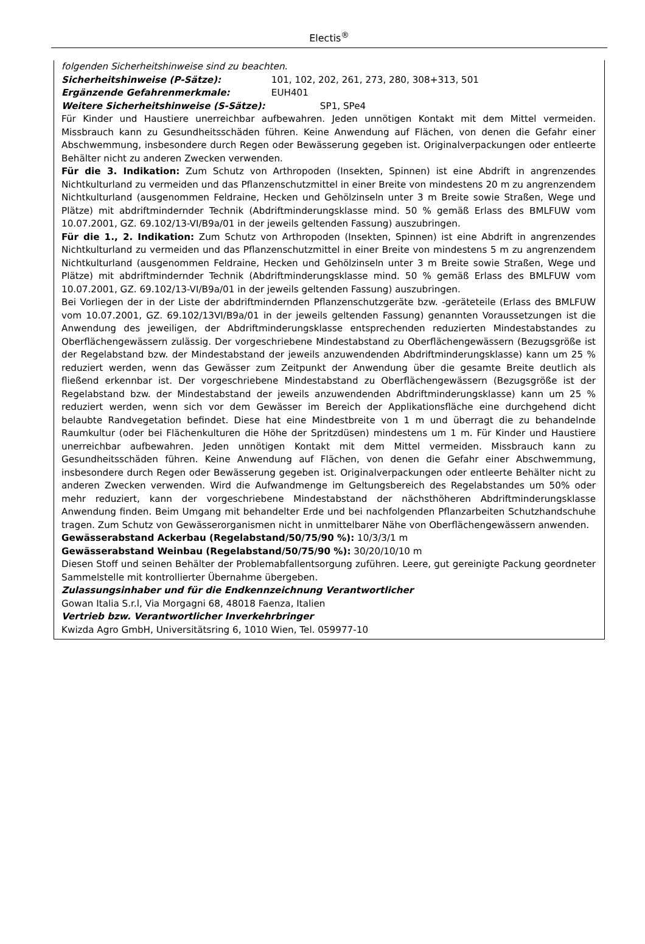Electis<sup>®</sup>
folgenden Sicherheitshinweise sind zu beachten.
Sicherheitshinweise (P-Sätze): 101, 102, 202, 261, 273, 280, 308+313, 501
Ergänzende Gefahrenmerkmale: EUH401
Weitere Sicherheitshinweise (S-Sätze): SP1, SPe4
Für Kinder und Haustiere unerreichbar aufbewahren. Jeden unnötigen Kontakt mit dem Mittel vermeiden. Missbrauch kann zu Gesundheitsschäden führen. Keine Anwendung auf Flächen, von denen die Gefahr einer Abschwemmung, insbesondere durch Regen oder Bewässerung gegeben ist. Originalverpackungen oder entleerte Behälter nicht zu anderen Zwecken verwenden.
Für die 3. Indikation: Zum Schutz von Arthropoden (Insekten, Spinnen) ist eine Abdrift in angrenzendes Nichtkulturland zu vermeiden und das Pflanzenschutzmittel in einer Breite von mindestens 20 m zu angrenzendem Nichtkulturland (ausgenommen Feldraine, Hecken und Gehölzinseln unter 3 m Breite sowie Straßen, Wege und Plätze) mit abdriftmindernder Technik (Abdriftminderungsklasse mind. 50 % gemäß Erlass des BMLFUW vom 10.07.2001, GZ. 69.102/13-VI/B9a/01 in der jeweils geltenden Fassung) auszubringen.
Für die 1., 2. Indikation: Zum Schutz von Arthropoden (Insekten, Spinnen) ist eine Abdrift in angrenzendes Nichtkulturland zu vermeiden und das Pflanzenschutzmittel in einer Breite von mindestens 5 m zu angrenzendem Nichtkulturland (ausgenommen Feldraine, Hecken und Gehölzinseln unter 3 m Breite sowie Straßen, Wege und Plätze) mit abdriftmindernder Technik (Abdriftminderungsklasse mind. 50 % gemäß Erlass des BMLFUW vom 10.07.2001, GZ. 69.102/13-VI/B9a/01 in der jeweils geltenden Fassung) auszubringen.
Bei Vorliegen der in der Liste der abdriftmindernden Pflanzenschutzgeräte bzw. -geräteteile (Erlass des BMLFUW vom 10.07.2001, GZ. 69.102/13VI/B9a/01 in der jeweils geltenden Fassung) genannten Voraussetzungen ist die Anwendung des jeweiligen, der Abdriftminderungsklasse entsprechenden reduzierten Mindestabstandes zu Oberflächengewässern zulässig. Der vorgeschriebene Mindestabstand zu Oberflächengewässern (Bezugsgröße ist der Regelabstand bzw. der Mindestabstand der jeweils anzuwendenden Abdriftminderungsklasse) kann um 25 % reduziert werden, wenn das Gewässer zum Zeitpunkt der Anwendung über die gesamte Breite deutlich als fließend erkennbar ist. Der vorgeschriebene Mindestabstand zu Oberflächengewässern (Bezugsgröße ist der Regelabstand bzw. der Mindestabstand der jeweils anzuwendenden Abdriftminderungsklasse) kann um 25 % reduziert werden, wenn sich vor dem Gewässer im Bereich der Applikationsfläche eine durchgehend dicht belaubte Randvegetation befindet. Diese hat eine Mindestbreite von 1 m und überragt die zu behandelnde Raumkultur (oder bei Flächenkulturen die Höhe der Spritzdüsen) mindestens um 1 m. Für Kinder und Haustiere unerreichbar aufbewahren. Jeden unnötigen Kontakt mit dem Mittel vermeiden. Missbrauch kann zu Gesundheitsschäden führen. Keine Anwendung auf Flächen, von denen die Gefahr einer Abschwemmung, insbesondere durch Regen oder Bewässerung gegeben ist. Originalverpackungen oder entleerte Behälter nicht zu anderen Zwecken verwenden. Wird die Aufwandmenge im Geltungsbereich des Regelabstandes um 50% oder mehr reduziert, kann der vorgeschriebene Mindestabstand der nächsthöheren Abdriftminderungsklasse Anwendung finden. Beim Umgang mit behandelter Erde und bei nachfolgenden Pflanzarbeiten Schutzhandschuhe tragen. Zum Schutz von Gewässerorganismen nicht in unmittelbarer Nähe von Oberflächengewässern anwenden.
Gewässerabstand Ackerbau (Regelabstand/50/75/90 %): 10/3/3/1 m
Gewässerabstand Weinbau (Regelabstand/50/75/90 %): 30/20/10/10 m
Diesen Stoff und seinen Behälter der Problemabfallentsorgung zuführen. Leere, gut gereinigte Packung geordneter Sammelstelle mit kontrollierter Übernahme übergeben.
Zulassungsinhaber und für die Endkennzeichnung Verantwortlicher
Gowan Italia S.r.l, Via Morgagni 68, 48018 Faenza, Italien
Vertrieb bzw. Verantwortlicher Inverkehrbringer
Kwizda Agro GmbH, Universitätsring 6, 1010 Wien, Tel. 059977-10